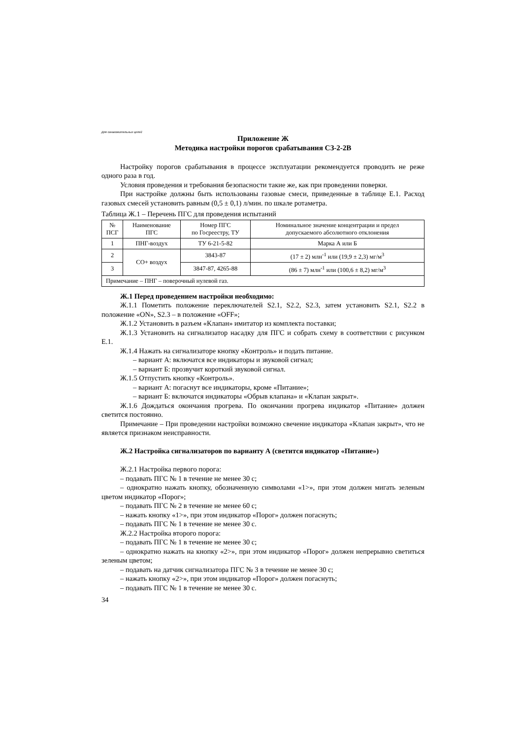Для ознакомительных целей
Приложение Ж
Методика настройки порогов срабатывания СЗ-2-2В
Настройку порогов срабатывания в процессе эксплуатации рекомендуется проводить не реже одного раза в год.
Условия проведения и требования безопасности такие же, как при проведении поверки.
При настройке должны быть использованы газовые смеси, приведенные в таблице Е.1. Расход газовых смесей установить равным (0,5 ± 0,1) л/мин. по шкале ротаметра.
Таблица Ж.1 – Перечень ПГС для проведения испытаний
| № ПСГ | Наименование ПГС | Номер ПГС по Госреестру, ТУ | Номинальное значение концентрации и предел допускаемого абсолютного отклонения |
| --- | --- | --- | --- |
| 1 | ПНГ-воздух | ТУ 6-21-5-82 | Марка А или Б |
| 2 | СО+ воздух | 3843-87 | (17 ± 2) млн<sup>-1</sup> или (19,9 ± 2,3) мг/м<sup>3</sup> |
| 3 | | 3847-87, 4265-88 | (86 ± 7) млн<sup>-1</sup> или (100,6 ± 8,2) мг/м<sup>3</sup> |
| Примечание – ПНГ – поверочный нулевой газ. | | | |
Ж.1 Перед проведением настройки необходимо:
Ж.1.1 Пометить положение переключателей S2.1, S2.2, S2.3, затем установить S2.1, S2.2 в положение «ON», S2.3 – в положение «OFF»;
Ж.1.2 Установить в разъем «Клапан» имитатор из комплекта поставки;
Ж.1.3 Установить на сигнализатор насадку для ПГС и собрать схему в соответствии с рисунком Е.1.
Ж.1.4 Нажать на сигнализаторе кнопку «Контроль» и подать питание.
– вариант А: включатся все индикаторы и звуковой сигнал;
– вариант Б: прозвучит короткий звуковой сигнал.
Ж.1.5 Отпустить кнопку «Контроль».
– вариант А: погаснут все индикаторы, кроме «Питание»;
– вариант Б: включатся индикаторы «Обрыв клапана» и «Клапан закрыт».
Ж.1.6 Дождаться окончания прогрева. По окончании прогрева индикатор «Питание» должен светится постоянно.
Примечание – При проведении настройки возможно свечение индикатора «Клапан закрыт», что не является признаком неисправности.
Ж.2 Настройка сигнализаторов по варианту А (светится индикатор «Питание»)
Ж.2.1 Настройка первого порога:
– подавать ПГС № 1 в течение не менее 30 с;
– однократно нажать кнопку, обозначенную символами «1>», при этом должен мигать зеленым цветом индикатор «Порог»;
– подавать ПГС № 2 в течение не менее 60 с;
– нажать кнопку «1>», при этом индикатор «Порог» должен погаснуть;
– подавать ПГС № 1 в течение не менее 30 с.
Ж.2.2 Настройка второго порога:
– подавать ПГС № 1 в течение не менее 30 с;
– однократно нажать на кнопку «2>», при этом индикатор «Порог» должен непрерывно светиться зеленым цветом;
– подавать на датчик сигнализатора ПГС № 3 в течение не менее 30 с;
– нажать кнопку «2>», при этом индикатор «Порог» должен погаснуть;
– подавать ПГС № 1 в течение не менее 30 с.
34